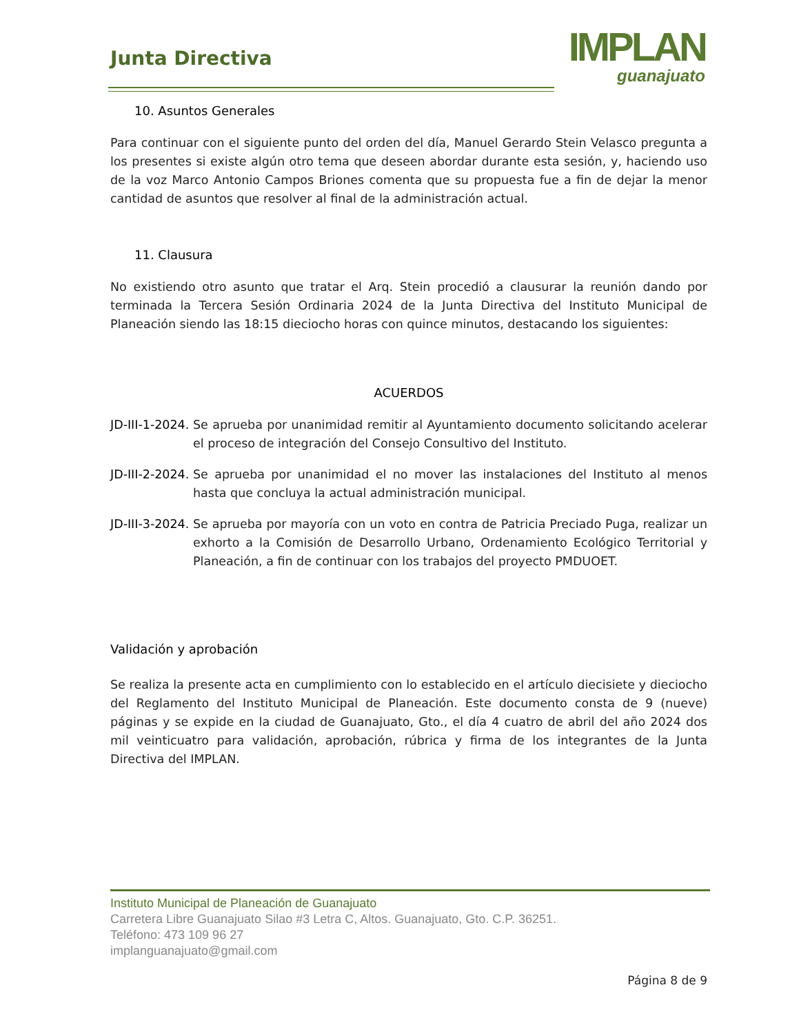Junta Directiva
IMPLAN
guanajuato
10. Asuntos Generales
Para continuar con el siguiente punto del orden del día, Manuel Gerardo Stein Velasco pregunta a los presentes si existe algún otro tema que deseen abordar durante esta sesión, y, haciendo uso de la voz Marco Antonio Campos Briones comenta que su propuesta fue a fin de dejar la menor cantidad de asuntos que resolver al final de la administración actual.
11. Clausura
No existiendo otro asunto que tratar el Arq. Stein procedió a clausurar la reunión dando por terminada la Tercera Sesión Ordinaria 2024 de la Junta Directiva del Instituto Municipal de Planeación siendo las 18:15 dieciocho horas con quince minutos, destacando los siguientes:
ACUERDOS
JD-III-1-2024. Se aprueba por unanimidad remitir al Ayuntamiento documento solicitando acelerar el proceso de integración del Consejo Consultivo del Instituto.
JD-III-2-2024. Se aprueba por unanimidad el no mover las instalaciones del Instituto al menos hasta que concluya la actual administración municipal.
JD-III-3-2024. Se aprueba por mayoría con un voto en contra de Patricia Preciado Puga, realizar un exhorto a la Comisión de Desarrollo Urbano, Ordenamiento Ecológico Territorial y Planeación, a fin de continuar con los trabajos del proyecto PMDUOET.
Validación y aprobación
Se realiza la presente acta en cumplimiento con lo establecido en el artículo diecisiete y dieciocho del Reglamento del Instituto Municipal de Planeación. Este documento consta de 9 (nueve) páginas y se expide en la ciudad de Guanajuato, Gto., el día 4 cuatro de abril del año 2024 dos mil veinticuatro para validación, aprobación, rúbrica y firma de los integrantes de la Junta Directiva del IMPLAN.
Instituto Municipal de Planeación de Guanajuato
Carretera Libre Guanajuato Silao #3 Letra C, Altos. Guanajuato, Gto. C.P. 36251.
Teléfono: 473 109 96 27
implanguanajuato@gmail.com
Página 8 de 9